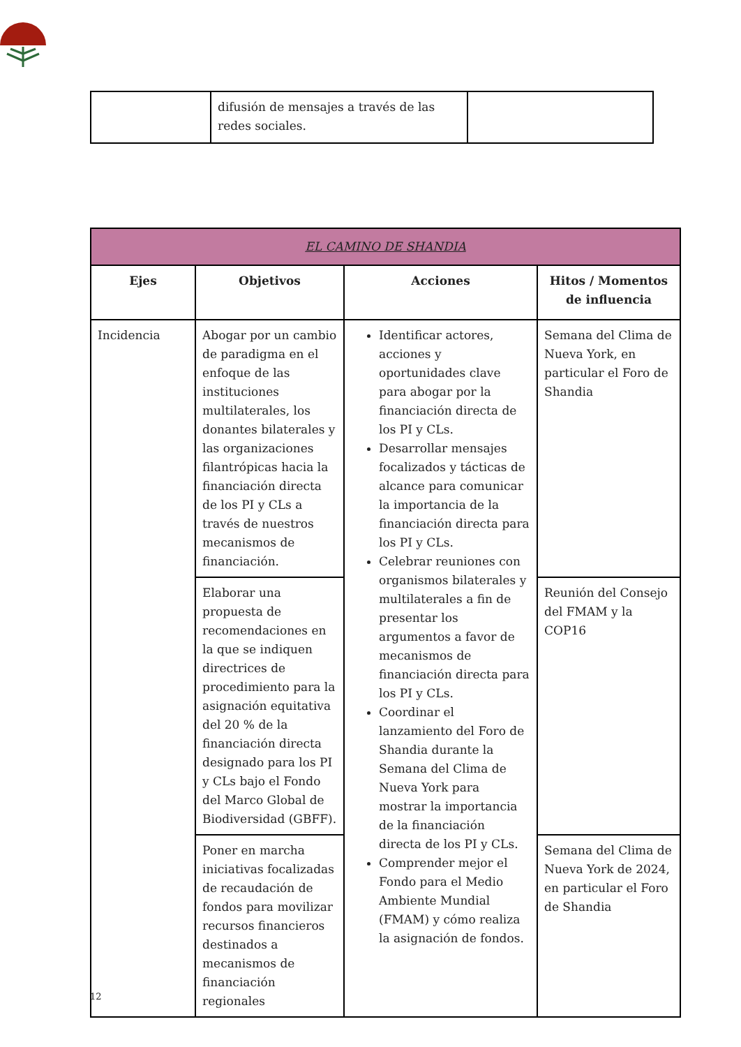| | difusión de mensajes a través de las redes sociales. | |
| EL CAMINO DE SHANDIA | | | |
| --- | --- | --- | --- |
| Ejes | Objetivos | Acciones | Hitos / Momentos de influencia |
| Incidencia | Abogar por un cambio de paradigma en el enfoque de las instituciones multilaterales, los donantes bilaterales y las organizaciones filantrópicas hacia la financiación directa de los PI y CLs a través de nuestros mecanismos de financiación. | Identificar actores, acciones y oportunidades clave para abogar por la financiación directa de los PI y CLs. Desarrollar mensajes focalizados y tácticas de alcance para comunicar la importancia de la financiación directa para los PI y CLs. Celebrar reuniones con organismos bilaterales y multilaterales a fin de presentar los argumentos a favor de mecanismos de financiación directa para los PI y CLs. Coordinar el lanzamiento del Foro de Shandia durante la Semana del Clima de Nueva York para mostrar la importancia de la financiación directa de los PI y CLs. Comprender mejor el Fondo para el Medio Ambiente Mundial (FMAM) y cómo realiza la asignación de fondos. | Semana del Clima de Nueva York, en particular el Foro de Shandia |
| | Elaborar una propuesta de recomendaciones en la que se indiquen directrices de procedimiento para la asignación equitativa del 20 % de la financiación directa designado para los PI y CLs bajo el Fondo del Marco Global de Biodiversidad (GBFF). | | Reunión del Consejo del FMAM y la COP16 |
| | Poner en marcha iniciativas focalizadas de recaudación de fondos para movilizar recursos financieros destinados a mecanismos de financiación regionales | | Semana del Clima de Nueva York de 2024, en particular el Foro de Shandia |
12